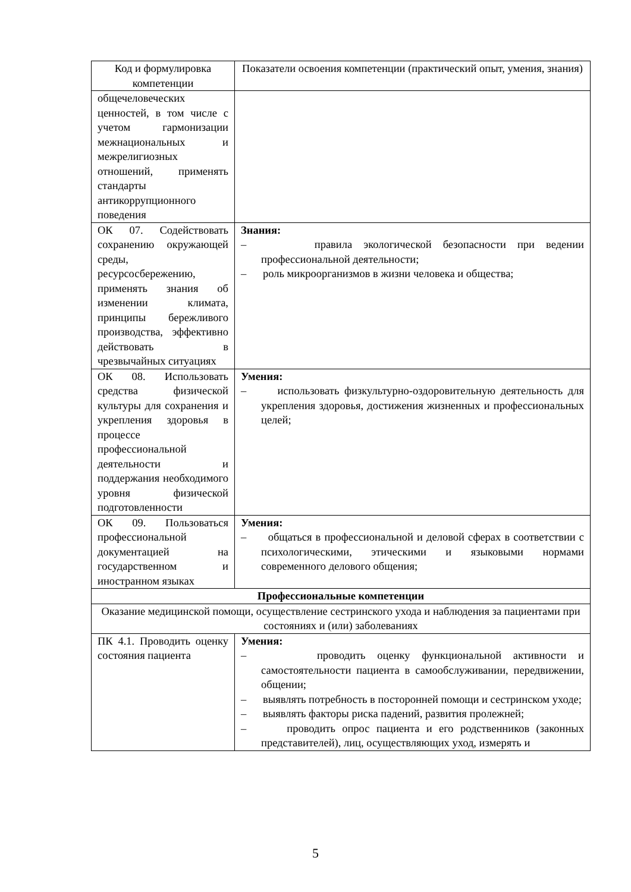| Код и формулировка компетенции | Показатели освоения компетенции (практический опыт, умения, знания) |
| --- | --- |
| общечеловеческих ценностей, в том числе с учетом гармонизации межнациональных и межрелигиозных отношений, применять стандарты антикоррупционного поведения | |
| ОК 07. Содействовать сохранению окружающей среды, ресурсосбережению, применять знания об изменении климата, принципы бережливого производства, эффективно действовать в чрезвычайных ситуациях | Знания: – правила экологической безопасности при ведении профессиональной деятельности; – роль микроорганизмов в жизни человека и общества; |
| ОК 08. Использовать средства физической культуры для сохранения и укрепления здоровья в процессе профессиональной деятельности и поддержания необходимого уровня физической подготовленности | Умения: – использовать физкультурно-оздоровительную деятельность для укрепления здоровья, достижения жизненных и профессиональных целей; |
| ОК 09. Пользоваться профессиональной документацией на государственном и иностранном языках | Умения: – общаться в профессиональной и деловой сферах в соответствии с психологическими, этическими и языковыми нормами современного делового общения; |
| Профессиональные компетенции | |
| Оказание медицинской помощи, осуществление сестринского ухода и наблюдения за пациентами при состояниях и (или) заболеваниях | |
| ПК 4.1. Проводить оценку состояния пациента | Умения: – проводить оценку функциональной активности и самостоятельности пациента в самообслуживании, передвижении, общении; – выявлять потребность в посторонней помощи и сестринском уходе; – выявлять факторы риска падений, развития пролежней; – проводить опрос пациента и его родственников (законных представителей), лиц, осуществляющих уход, измерять и |
5